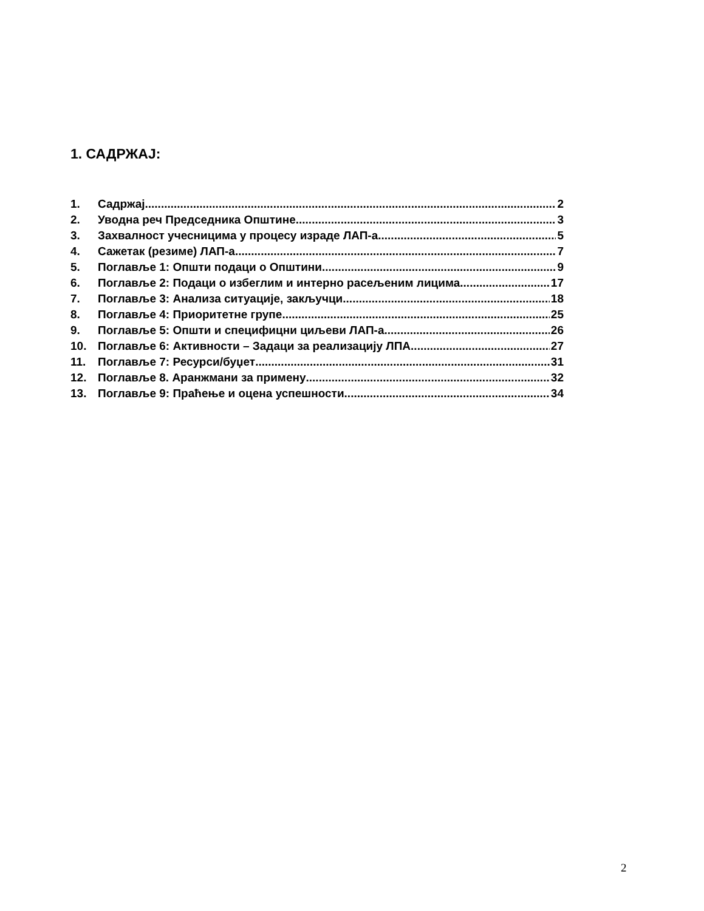1. САДРЖАЈ:
1. Садржај 2
2. Уводна реч Председника Општине 3
3. Захвалност учесницима у процесу израде ЛАП-а 5
4. Сажетак (резиме) ЛАП-а 7
5. Поглавље 1: Општи подаци о Општини 9
6. Поглавље 2: Подаци о избеглим и интерно расељеним лицима 17
7. Поглавље 3: Анализа ситуације, закључци 18
8. Поглавље 4: Приоритетне групе 25
9. Поглавље 5: Општи и специфицни циљеви ЛАП-а 26
10. Поглавље 6: Активности – Задаци за реализацију ЛПА 27
11. Поглавље 7: Ресурси/буџет 31
12. Поглавље 8. Аранжмани за примену 32
13. Поглавље 9: Праћење и оцена успешности 34
2